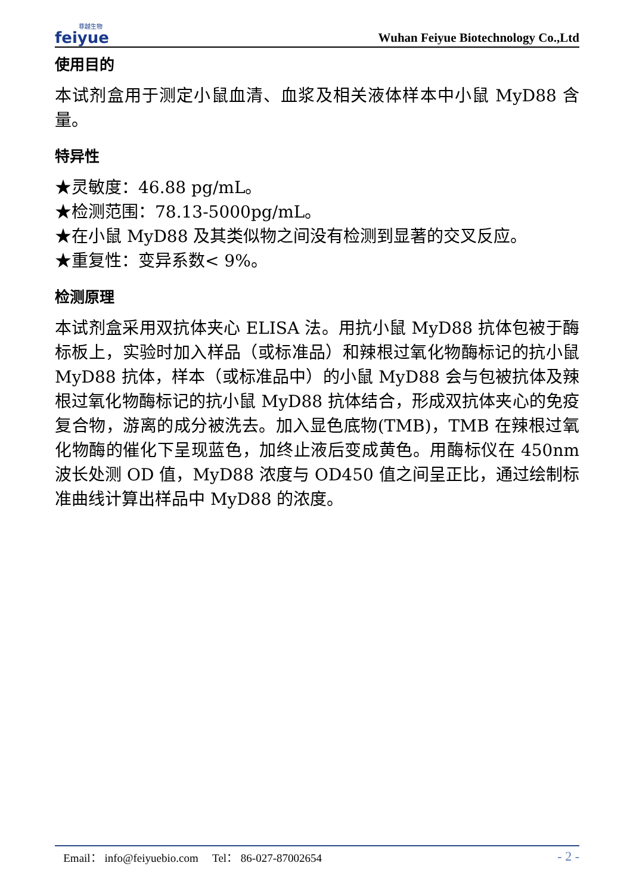菲越生物
feiyue
Wuhan Feiyue Biotechnology Co.,Ltd
使用目的
本试剂盒用于测定小鼠血清、血浆及相关液体样本中小鼠 MyD88 含量。
特异性
★灵敏度：46.88 pg/mL。
★检测范围：78.13-5000pg/mL。
★在小鼠 MyD88 及其类似物之间没有检测到显著的交叉反应。
★重复性：变异系数< 9%。
检测原理
本试剂盒采用双抗体夹心 ELISA 法。用抗小鼠 MyD88 抗体包被于酶标板上，实验时加入样品（或标准品）和辣根过氧化物酶标记的抗小鼠 MyD88 抗体，样本（或标准品中）的小鼠 MyD88 会与包被抗体及辣根过氧化物酶标记的抗小鼠 MyD88 抗体结合，形成双抗体夹心的免疫复合物，游离的成分被洗去。加入显色底物(TMB)，TMB 在辣根过氧化物酶的催化下呈现蓝色，加终止液后变成黄色。用酶标仪在 450nm 波长处测 OD 值，MyD88 浓度与 OD450 值之间呈正比，通过绘制标准曲线计算出样品中 MyD88 的浓度。
Email： info@feiyuebio.com Tel： 86-027-87002654 - 2 -